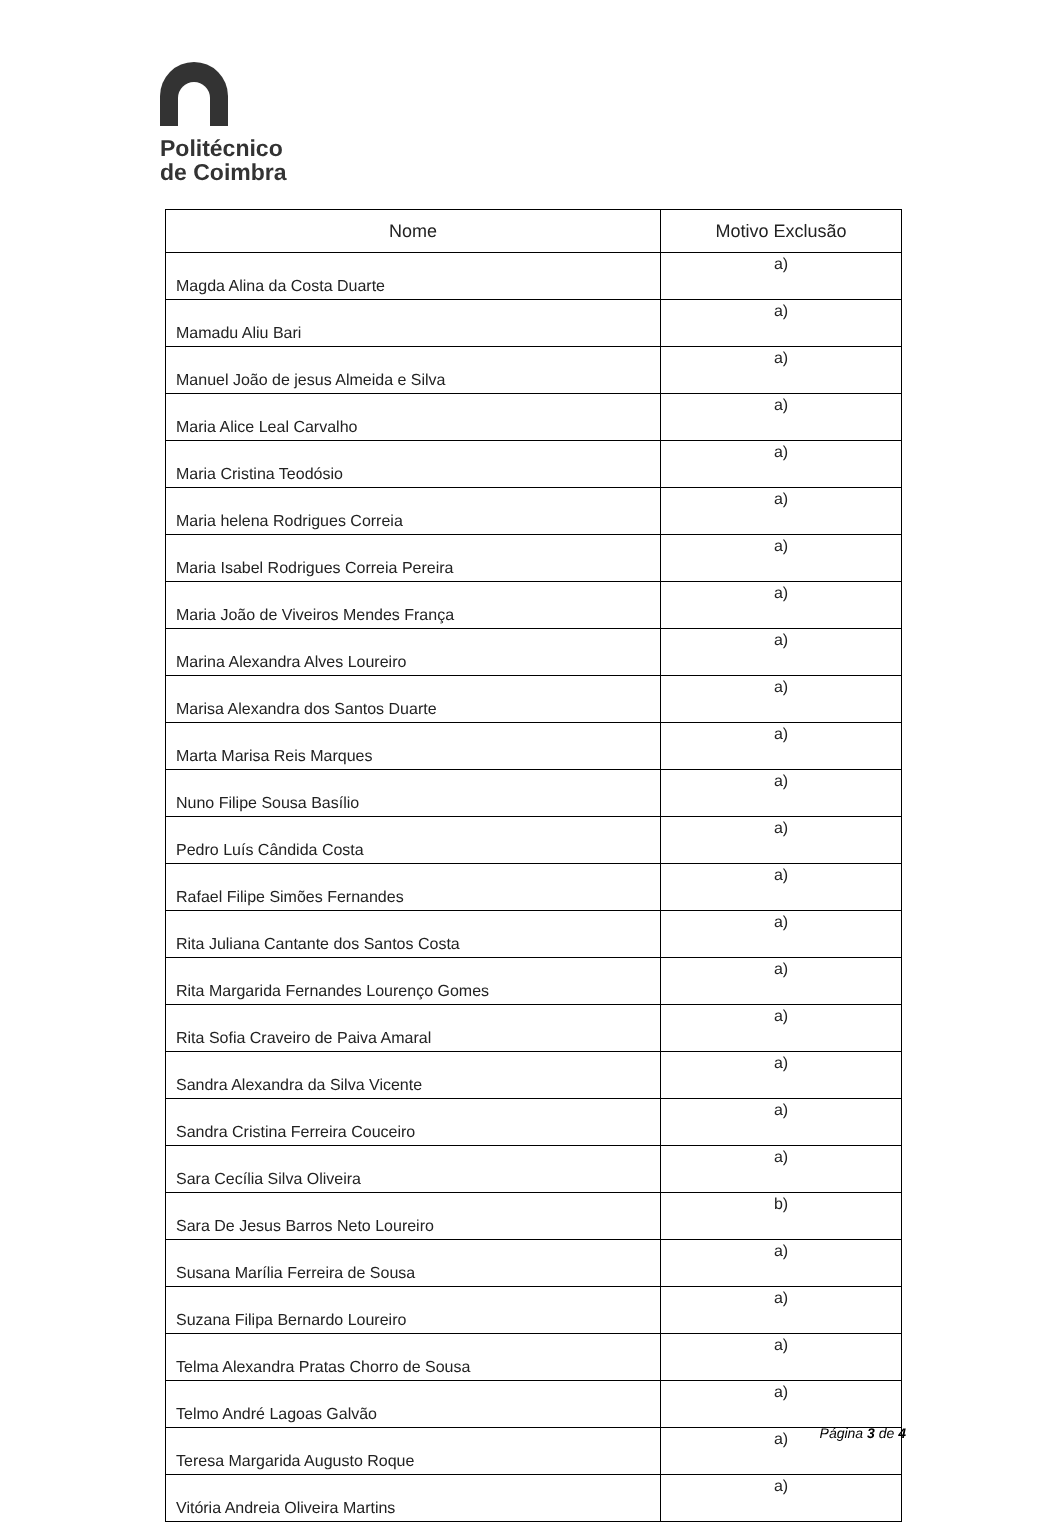Politécnico
de Coimbra
| Nome | Motivo Exclusão |
| --- | --- |
| Magda Alina da Costa Duarte | a) |
| Mamadu Aliu Bari | a) |
| Manuel João de jesus Almeida e Silva | a) |
| Maria Alice Leal Carvalho | a) |
| Maria Cristina Teodósio | a) |
| Maria helena Rodrigues Correia | a) |
| Maria Isabel Rodrigues Correia Pereira | a) |
| Maria João de Viveiros Mendes França | a) |
| Marina Alexandra Alves Loureiro | a) |
| Marisa Alexandra dos Santos Duarte | a) |
| Marta Marisa Reis Marques | a) |
| Nuno Filipe Sousa Basílio | a) |
| Pedro Luís Cândida Costa | a) |
| Rafael Filipe Simões Fernandes | a) |
| Rita Juliana Cantante dos Santos Costa | a) |
| Rita Margarida Fernandes Lourenço Gomes | a) |
| Rita Sofia Craveiro de Paiva Amaral | a) |
| Sandra Alexandra da Silva Vicente | a) |
| Sandra Cristina Ferreira Couceiro | a) |
| Sara Cecília Silva Oliveira | a) |
| Sara De Jesus Barros Neto Loureiro | b) |
| Susana Marília Ferreira de Sousa | a) |
| Suzana Filipa Bernardo Loureiro | a) |
| Telma Alexandra Pratas Chorro de Sousa | a) |
| Telmo André Lagoas Galvão | a) |
| Teresa Margarida Augusto Roque | a) |
| Vitória Andreia Oliveira Martins | a) |
Página 3 de 4